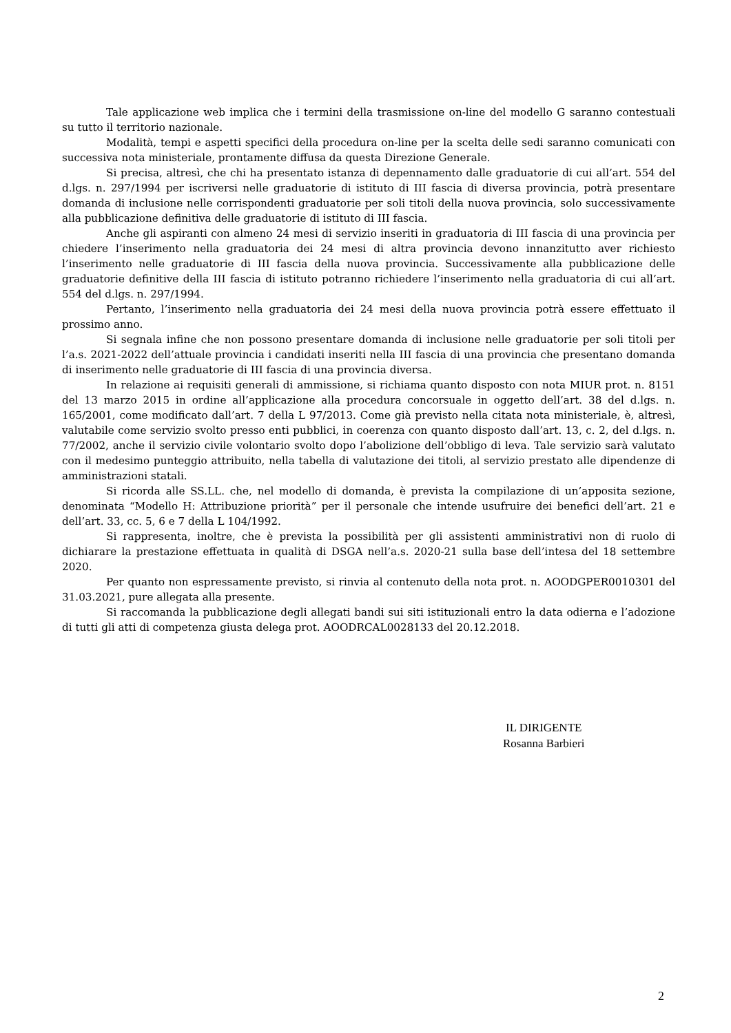Tale applicazione web implica che i termini della trasmissione on-line del modello G saranno contestuali su tutto il territorio nazionale.
Modalità, tempi e aspetti specifici della procedura on-line per la scelta delle sedi saranno comunicati con successiva nota ministeriale, prontamente diffusa da questa Direzione Generale.
Si precisa, altresì, che chi ha presentato istanza di depennamento dalle graduatorie di cui all’art. 554 del d.lgs. n. 297/1994 per iscriversi nelle graduatorie di istituto di III fascia di diversa provincia, potrà presentare domanda di inclusione nelle corrispondenti graduatorie per soli titoli della nuova provincia, solo successivamente alla pubblicazione definitiva delle graduatorie di istituto di III fascia.
Anche gli aspiranti con almeno 24 mesi di servizio inseriti in graduatoria di III fascia di una provincia per chiedere l’inserimento nella graduatoria dei 24 mesi di altra provincia devono innanzitutto aver richiesto l’inserimento nelle graduatorie di III fascia della nuova provincia. Successivamente alla pubblicazione delle graduatorie definitive della III fascia di istituto potranno richiedere l’inserimento nella graduatoria di cui all’art. 554 del d.lgs. n. 297/1994.
Pertanto, l’inserimento nella graduatoria dei 24 mesi della nuova provincia potrà essere effettuato il prossimo anno.
Si segnala infine che non possono presentare domanda di inclusione nelle graduatorie per soli titoli per l’a.s. 2021-2022 dell’attuale provincia i candidati inseriti nella III fascia di una provincia che presentano domanda di inserimento nelle graduatorie di III fascia di una provincia diversa.
In relazione ai requisiti generali di ammissione, si richiama quanto disposto con nota MIUR prot. n. 8151 del 13 marzo 2015 in ordine all’applicazione alla procedura concorsuale in oggetto dell’art. 38 del d.lgs. n. 165/2001, come modificato dall’art. 7 della L 97/2013. Come già previsto nella citata nota ministeriale, è, altresì, valutabile come servizio svolto presso enti pubblici, in coerenza con quanto disposto dall’art. 13, c. 2, del d.lgs. n. 77/2002, anche il servizio civile volontario svolto dopo l’abolizione dell’obbligo di leva. Tale servizio sarà valutato con il medesimo punteggio attribuito, nella tabella di valutazione dei titoli, al servizio prestato alle dipendenze di amministrazioni statali.
Si ricorda alle SS.LL. che, nel modello di domanda, è prevista la compilazione di un’apposita sezione, denominata “Modello H: Attribuzione priorità” per il personale che intende usufruire dei benefici dell’art. 21 e dell’art. 33, cc. 5, 6 e 7 della L 104/1992.
Si rappresenta, inoltre, che è prevista la possibilità per gli assistenti amministrativi non di ruolo di dichiarare la prestazione effettuata in qualità di DSGA nell’a.s. 2020-21 sulla base dell’intesa del 18 settembre 2020.
Per quanto non espressamente previsto, si rinvia al contenuto della nota prot. n. AOODGPER0010301 del 31.03.2021, pure allegata alla presente.
Si raccomanda la pubblicazione degli allegati bandi sui siti istituzionali entro la data odierna e l’adozione di tutti gli atti di competenza giusta delega prot. AOODRCAL0028133 del 20.12.2018.
IL DIRIGENTE
Rosanna Barbieri
2